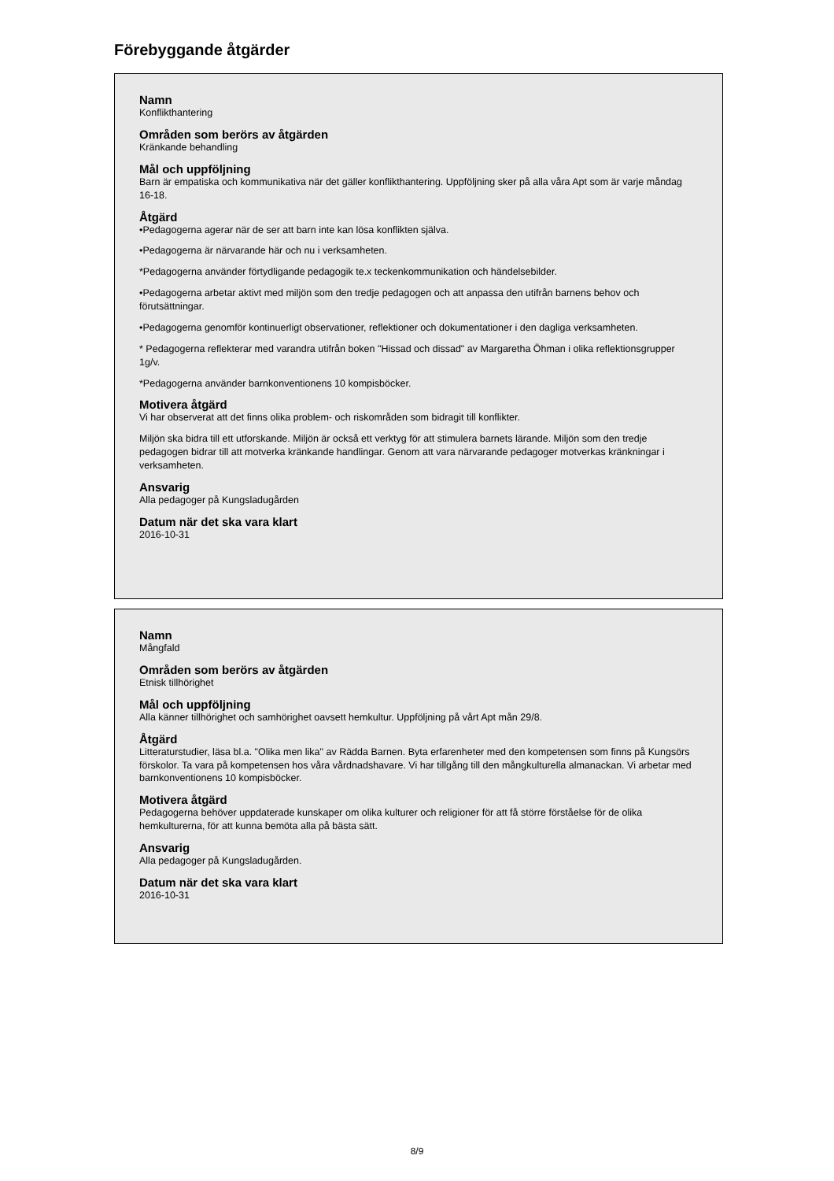Förebyggande åtgärder
Namn
Konflikthantering
Områden som berörs av åtgärden
Kränkande behandling
Mål och uppföljning
Barn är empatiska och kommunikativa när det gäller konflikthantering. Uppföljning sker på alla våra Apt som är varje måndag 16-18.
Åtgärd
•Pedagogerna agerar när de ser att barn inte kan lösa konflikten själva.
•Pedagogerna är närvarande här och nu i verksamheten.
*Pedagogerna använder förtydligande pedagogik te.x teckenkommunikation och händelsebilder.
•Pedagogerna arbetar aktivt med miljön som den tredje pedagogen och att anpassa den utifrån barnens behov och förutsättningar.
•Pedagogerna genomför kontinuerligt observationer, reflektioner och dokumentationer i den dagliga verksamheten.
* Pedagogerna reflekterar med varandra utifrån boken "Hissad och dissad" av Margaretha Öhman i olika reflektionsgrupper 1g/v.
*Pedagogerna använder barnkonventionens 10 kompisböcker.
Motivera åtgärd
Vi har observerat att det finns olika problem- och riskområden som bidragit till konflikter.
Miljön ska bidra till ett utforskande. Miljön är också ett verktyg för att stimulera barnets lärande. Miljön som den tredje pedagogen bidrar till att motverka kränkande handlingar. Genom att vara närvarande pedagoger motverkas kränkningar i verksamheten.
Ansvarig
Alla pedagoger på Kungsladugården
Datum när det ska vara klart
2016-10-31
Namn
Mångfald
Områden som berörs av åtgärden
Etnisk tillhörighet
Mål och uppföljning
Alla känner tillhörighet och samhörighet oavsett hemkultur. Uppföljning på vårt Apt mån 29/8.
Åtgärd
Litteraturstudier, läsa bl.a. "Olika men lika" av Rädda Barnen. Byta erfarenheter med den kompetensen som finns på Kungsörs förskolor. Ta vara på kompetensen hos våra vårdnadshavare. Vi har tillgång till den mångkulturella almanackan. Vi arbetar med barnkonventionens 10 kompisböcker.
Motivera åtgärd
Pedagogerna behöver uppdaterade kunskaper om olika kulturer och religioner för att få större förståelse för de olika hemkulturerna, för att kunna bemöta alla på bästa sätt.
Ansvarig
Alla pedagoger på Kungsladugården.
Datum när det ska vara klart
2016-10-31
8/9